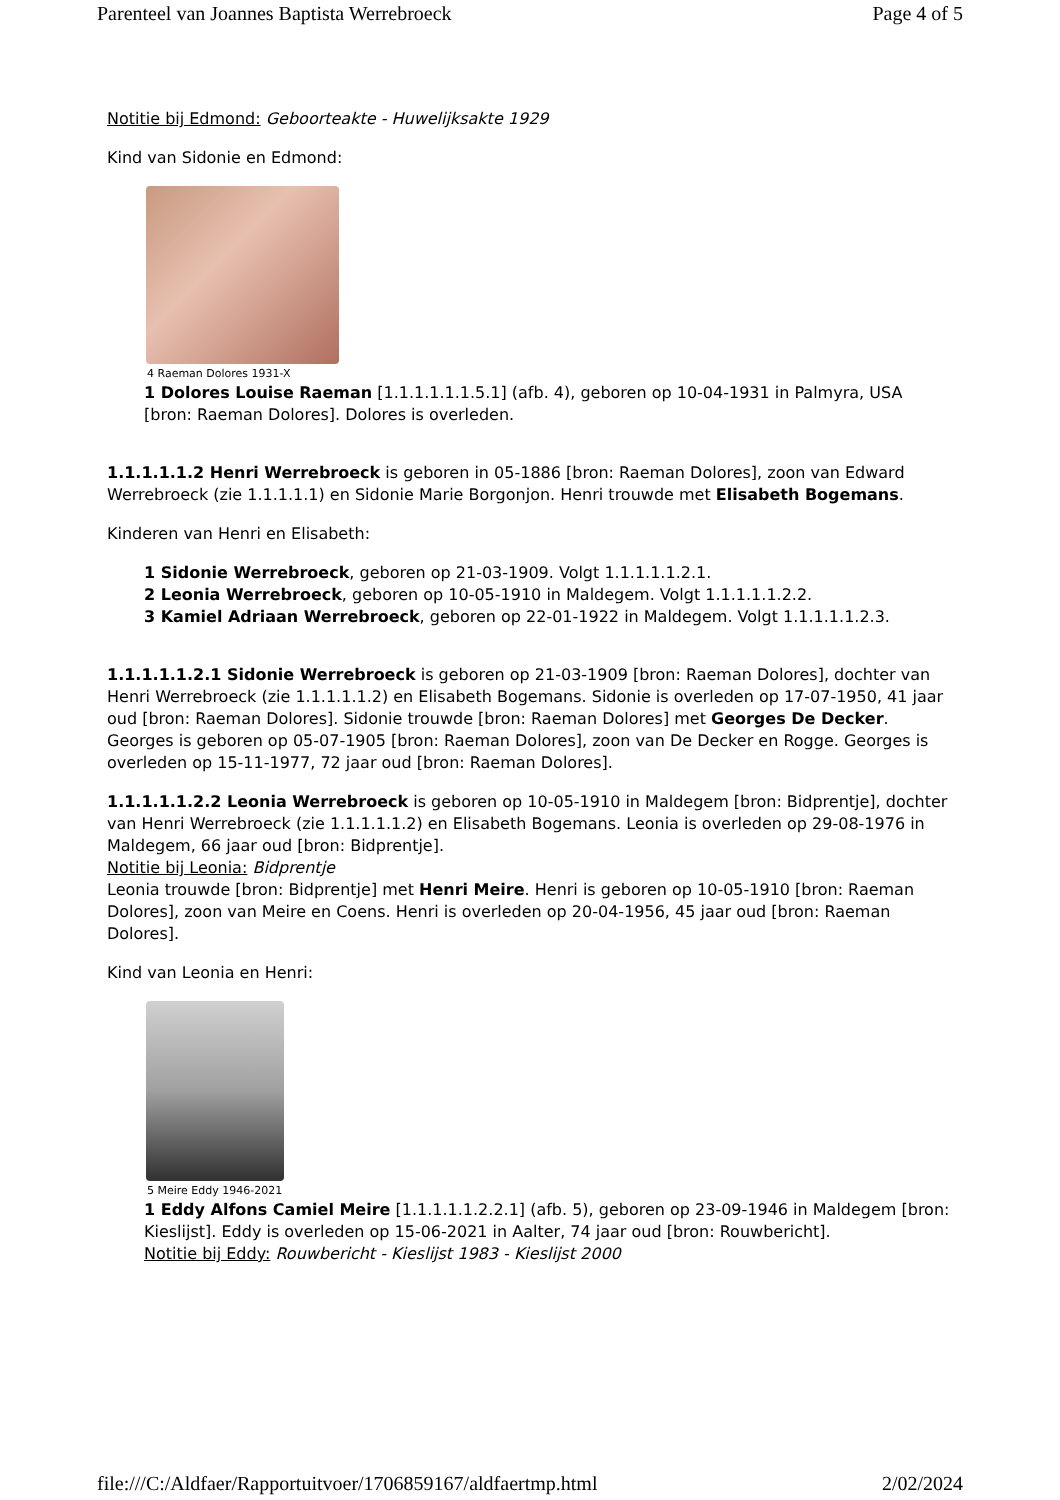Parenteel van Joannes Baptista Werrebroeck Page 4 of 5
Notitie bij Edmond: Geboorteakte - Huwelijksakte 1929
Kind van Sidonie en Edmond:
4 Raeman Dolores 1931-X
1 Dolores Louise Raeman [1.1.1.1.1.1.5.1] (afb. 4), geboren op 10-04-1931 in Palmyra, USA [bron: Raeman Dolores]. Dolores is overleden.
1.1.1.1.1.2 Henri Werrebroeck is geboren in 05-1886 [bron: Raeman Dolores], zoon van Edward Werrebroeck (zie 1.1.1.1.1) en Sidonie Marie Borgonjon. Henri trouwde met Elisabeth Bogemans.
Kinderen van Henri en Elisabeth:
1 Sidonie Werrebroeck, geboren op 21-03-1909. Volgt 1.1.1.1.1.2.1.
2 Leonia Werrebroeck, geboren op 10-05-1910 in Maldegem. Volgt 1.1.1.1.1.2.2.
3 Kamiel Adriaan Werrebroeck, geboren op 22-01-1922 in Maldegem. Volgt 1.1.1.1.1.2.3.
1.1.1.1.1.2.1 Sidonie Werrebroeck is geboren op 21-03-1909 [bron: Raeman Dolores], dochter van Henri Werrebroeck (zie 1.1.1.1.1.2) en Elisabeth Bogemans. Sidonie is overleden op 17-07-1950, 41 jaar oud [bron: Raeman Dolores]. Sidonie trouwde [bron: Raeman Dolores] met Georges De Decker. Georges is geboren op 05-07-1905 [bron: Raeman Dolores], zoon van De Decker en Rogge. Georges is overleden op 15-11-1977, 72 jaar oud [bron: Raeman Dolores].
1.1.1.1.1.2.2 Leonia Werrebroeck is geboren op 10-05-1910 in Maldegem [bron: Bidprentje], dochter van Henri Werrebroeck (zie 1.1.1.1.1.2) en Elisabeth Bogemans. Leonia is overleden op 29-08-1976 in Maldegem, 66 jaar oud [bron: Bidprentje].
Notitie bij Leonia: Bidprentje
Leonia trouwde [bron: Bidprentje] met Henri Meire. Henri is geboren op 10-05-1910 [bron: Raeman Dolores], zoon van Meire en Coens. Henri is overleden op 20-04-1956, 45 jaar oud [bron: Raeman Dolores].
Kind van Leonia en Henri:
5 Meire Eddy 1946-2021
1 Eddy Alfons Camiel Meire [1.1.1.1.1.2.2.1] (afb. 5), geboren op 23-09-1946 in Maldegem [bron: Kieslijst]. Eddy is overleden op 15-06-2021 in Aalter, 74 jaar oud [bron: Rouwbericht].
Notitie bij Eddy: Rouwbericht - Kieslijst 1983 - Kieslijst 2000
file:///C:/Aldfaer/Rapportuitvoer/1706859167/aldfaertmp.html 2/02/2024